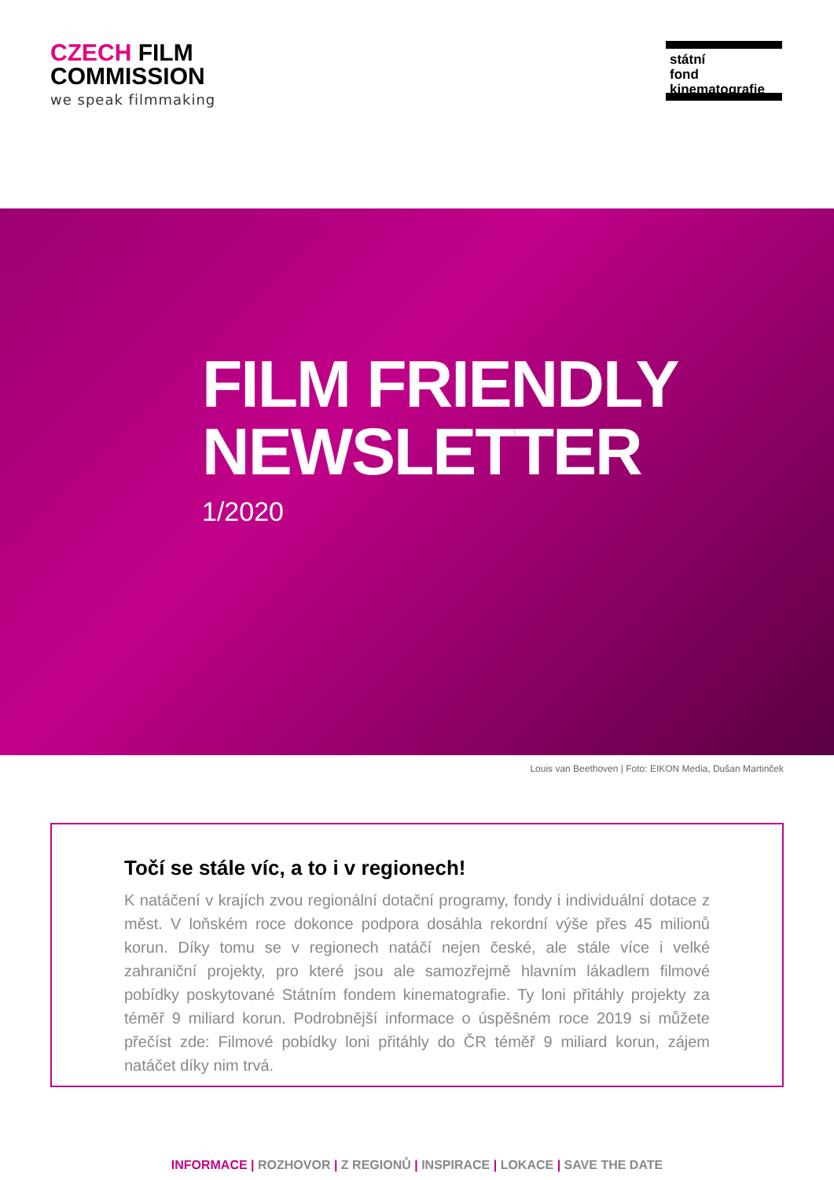CZECH FILM
COMMISSION
we speak filmmaking
státní
fond
kinematografie
FILM FRIENDLY
NEWSLETTER
1/2020
Louis van Beethoven | Foto: EIKON Media, Dušan Martinček
Točí se stále víc, a to i v regionech!
K natáčení v krajích zvou regionální dotační programy, fondy i individuální dotace z měst. V loňském roce dokonce podpora dosáhla rekordní výše přes 45 milionů korun. Díky tomu se v regionech natáčí nejen české, ale stále více i velké zahraniční projekty, pro které jsou ale samozřejmě hlavním lákadlem filmové pobídky poskytované Státním fondem kinematografie. Ty loni přitáhly projekty za téměř 9 miliard korun. Podrobnější informace o úspěšném roce 2019 si můžete přečíst zde: Filmové pobídky loni přitáhly do ČR téměř 9 miliard korun, zájem natáčet díky nim trvá.
INFORMACE | ROZHOVOR | Z REGIONŮ | INSPIRACE | LOKACE | SAVE THE DATE